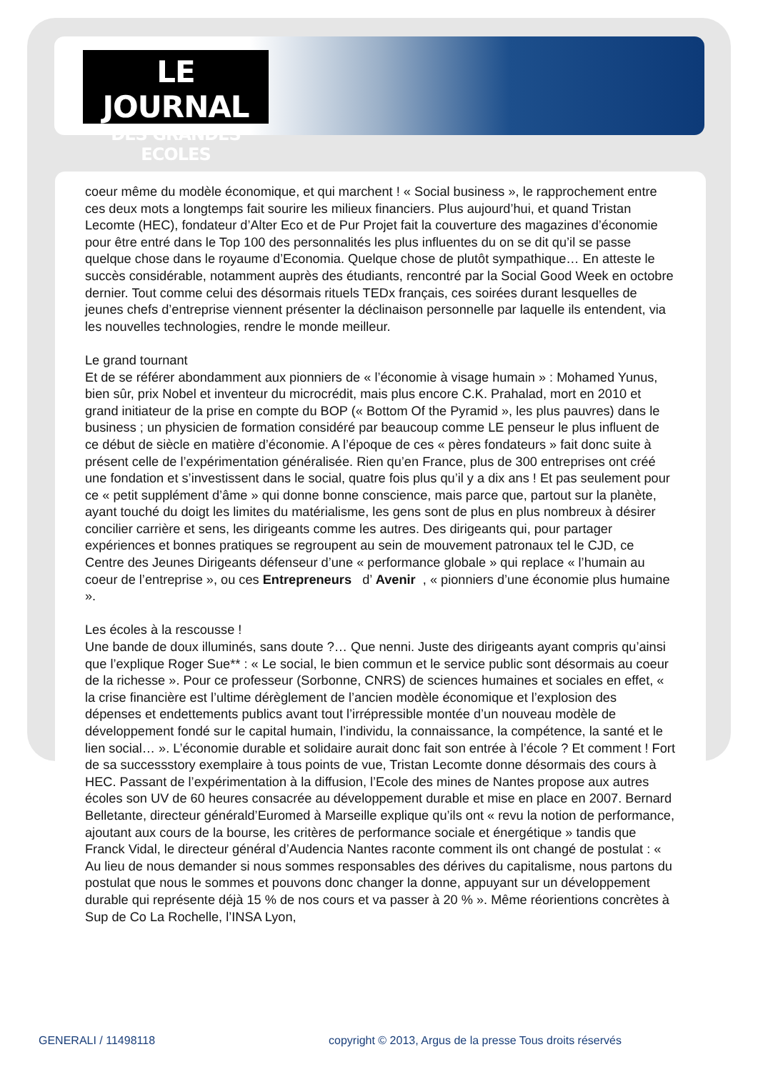LE JOURNAL
DES GRANDES ECOLES
coeur même du modèle économique, et qui marchent ! « Social business », le rapprochement entre ces deux mots a longtemps fait sourire les milieux financiers. Plus aujourd’hui, et quand Tristan Lecomte (HEC), fondateur d’Alter Eco et de Pur Projet fait la couverture des magazines d’économie pour être entré dans le Top 100 des personnalités les plus influentes du on se dit qu’il se passe quelque chose dans le royaume d’Economia. Quelque chose de plutôt sympathique… En atteste le succès considérable, notamment auprès des étudiants, rencontré par la Social Good Week en octobre dernier. Tout comme celui des désormais rituels TEDx français, ces soirées durant lesquelles de jeunes chefs d’entreprise viennent présenter la déclinaison personnelle par laquelle ils entendent, via les nouvelles technologies, rendre le monde meilleur.
Le grand tournant
Et de se référer abondamment aux pionniers de « l’économie à visage humain » : Mohamed Yunus, bien sûr, prix Nobel et inventeur du microcrédit, mais plus encore C.K. Prahalad, mort en 2010 et grand initiateur de la prise en compte du BOP (« Bottom Of the Pyramid », les plus pauvres) dans le business ; un physicien de formation considéré par beaucoup comme LE penseur le plus influent de ce début de siècle en matière d’économie. A l’époque de ces « pères fondateurs » fait donc suite à présent celle de l’expérimentation généralisée. Rien qu’en France, plus de 300 entreprises ont créé une fondation et s’investissent dans le social, quatre fois plus qu’il y a dix ans ! Et pas seulement pour ce « petit supplément d’âme » qui donne bonne conscience, mais parce que, partout sur la planète, ayant touché du doigt les limites du matérialisme, les gens sont de plus en plus nombreux à désirer concilier carrière et sens, les dirigeants comme les autres. Des dirigeants qui, pour partager expériences et bonnes pratiques se regroupent au sein de mouvement patronaux tel le CJD, ce Centre des Jeunes Dirigeants défenseur d’une « performance globale » qui replace « l’humain au coeur de l’entreprise », ou ces Entrepreneurs d’ Avenir , « pionniers d’une économie plus humaine ».
Les écoles à la rescousse !
Une bande de doux illuminés, sans doute ?… Que nenni. Juste des dirigeants ayant compris qu’ainsi que l’explique Roger Sue** : « Le social, le bien commun et le service public sont désormais au coeur de la richesse ». Pour ce professeur (Sorbonne, CNRS) de sciences humaines et sociales en effet, « la crise financière est l’ultime dérèglement de l’ancien modèle économique et l’explosion des dépenses et endettements publics avant tout l’irrépressible montée d’un nouveau modèle de développement fondé sur le capital humain, l’individu, la connaissance, la compétence, la santé et le lien social… ». L’économie durable et solidaire aurait donc fait son entrée à l’école ? Et comment ! Fort de sa successstory exemplaire à tous points de vue, Tristan Lecomte donne désormais des cours à HEC. Passant de l’expérimentation à la diffusion, l’Ecole des mines de Nantes propose aux autres écoles son UV de 60 heures consacrée au développement durable et mise en place en 2007. Bernard Belletante, directeur générald’Euromed à Marseille explique qu’ils ont « revu la notion de performance, ajoutant aux cours de la bourse, les critères de performance sociale et énergétique » tandis que Franck Vidal, le directeur général d’Audencia Nantes raconte comment ils ont changé de postulat : « Au lieu de nous demander si nous sommes responsables des dérives du capitalisme, nous partons du postulat que nous le sommes et pouvons donc changer la donne, appuyant sur un développement durable qui représente déjà 15 % de nos cours et va passer à 20 % ». Même réorientions concrètes à Sup de Co La Rochelle, l’INSA Lyon,
GENERALI / 11498118
copyright © 2013, Argus de la presse Tous droits réservés